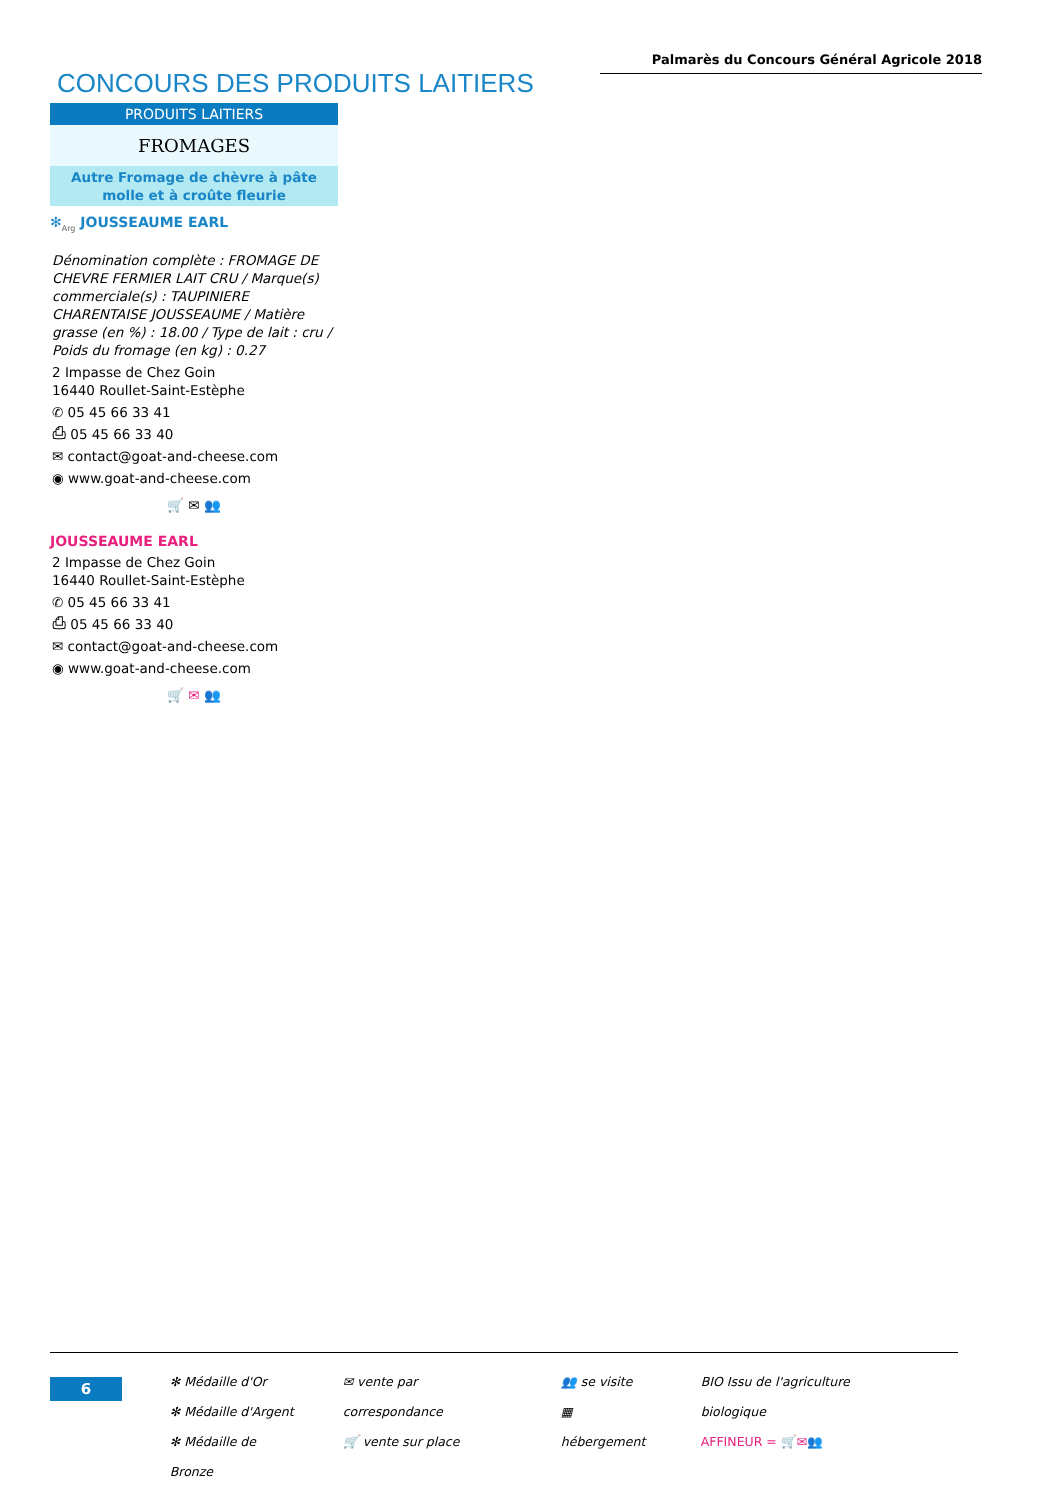Palmarès du Concours Général Agricole 2018
CONCOURS DES PRODUITS LAITIERS
PRODUITS LAITIERS
FROMAGES
Autre Fromage de chèvre à pâte molle et à croûte fleurie
✻<sub>Arg</sub> JOUSSEAUME EARL
Dénomination complète : FROMAGE DE CHEVRE FERMIER LAIT CRU / Marque(s) commerciale(s) : TAUPINIERE CHARENTAISE JOUSSEAUME / Matière grasse (en %) : 18.00 / Type de lait : cru / Poids du fromage (en kg) : 0.27
2 Impasse de Chez Goin
16440 Roullet-Saint-Estèphe
✆ 05 45 66 33 41
⎙ 05 45 66 33 40
✉ contact@goat-and-cheese.com
◉ www.goat-and-cheese.com
🛒 ✉ 👥
JOUSSEAUME EARL
2 Impasse de Chez Goin
16440 Roullet-Saint-Estèphe
✆ 05 45 66 33 41
⎙ 05 45 66 33 40
✉ contact@goat-and-cheese.com
◉ www.goat-and-cheese.com
🛒 ✉ 👥
6
✻ Médaille d'Or
✻ Médaille d'Argent
✻ Médaille de Bronze
✉ vente par correspondance
🛒 vente sur place
👥 se visite
▦ hébergement
BIO Issu de l'agriculture biologique
AFFINEUR = 🛒✉👥